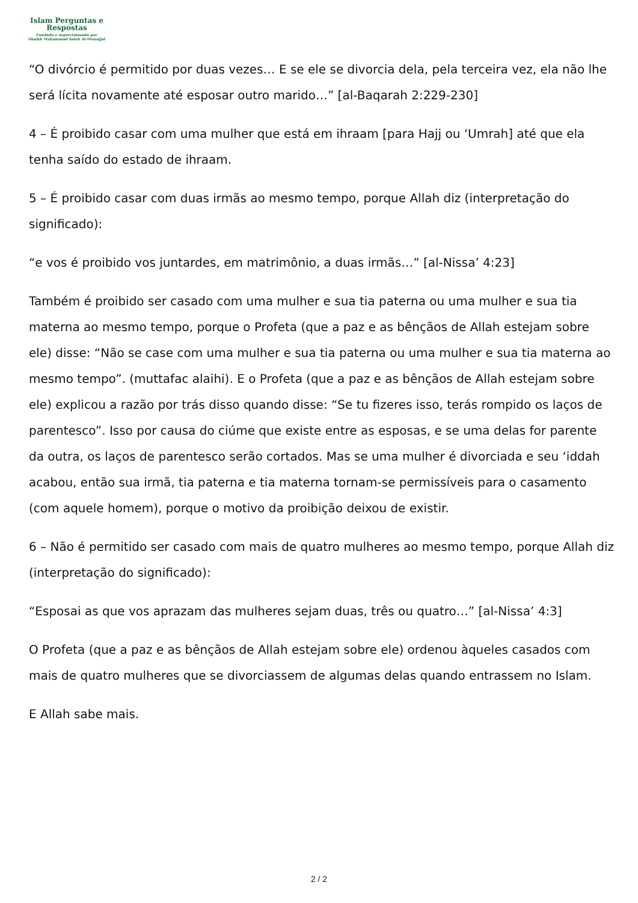Islam Perguntas e
Respostas
Fundado e supervisionado por
Shaikh Muhammad Saleh Al-Munajjid
“O divórcio é permitido por duas vezes… E se ele se divorcia dela, pela terceira vez, ela não lhe será lícita novamente até esposar outro marido…” [al-Baqarah 2:229-230]
4 – É proibido casar com uma mulher que está em ihraam [para Hajj ou ‘Umrah] até que ela tenha saído do estado de ihraam.
5 – É proibido casar com duas irmãs ao mesmo tempo, porque Allah diz (interpretação do significado):
“e vos é proibido vos juntardes, em matrimônio, a duas irmãs…” [al-Nissa’ 4:23]
Também é proibido ser casado com uma mulher e sua tia paterna ou uma mulher e sua tia materna ao mesmo tempo, porque o Profeta (que a paz e as bênçãos de Allah estejam sobre ele) disse: “Não se case com uma mulher e sua tia paterna ou uma mulher e sua tia materna ao mesmo tempo”. (muttafac alaihi). E o Profeta (que a paz e as bênçãos de Allah estejam sobre ele) explicou a razão por trás disso quando disse: “Se tu fizeres isso, terás rompido os laços de parentesco”. Isso por causa do ciúme que existe entre as esposas, e se uma delas for parente da outra, os laços de parentesco serão cortados. Mas se uma mulher é divorciada e seu ‘iddah acabou, então sua irmã, tia paterna e tia materna tornam-se permissíveis para o casamento (com aquele homem), porque o motivo da proibição deixou de existir.
6 – Não é permitido ser casado com mais de quatro mulheres ao mesmo tempo, porque Allah diz (interpretação do significado):
“Esposai as que vos aprazam das mulheres sejam duas, três ou quatro…” [al-Nissa’ 4:3]
O Profeta (que a paz e as bênçãos de Allah estejam sobre ele) ordenou àqueles casados com mais de quatro mulheres que se divorciassem de algumas delas quando entrassem no Islam.
E Allah sabe mais.
2 / 2